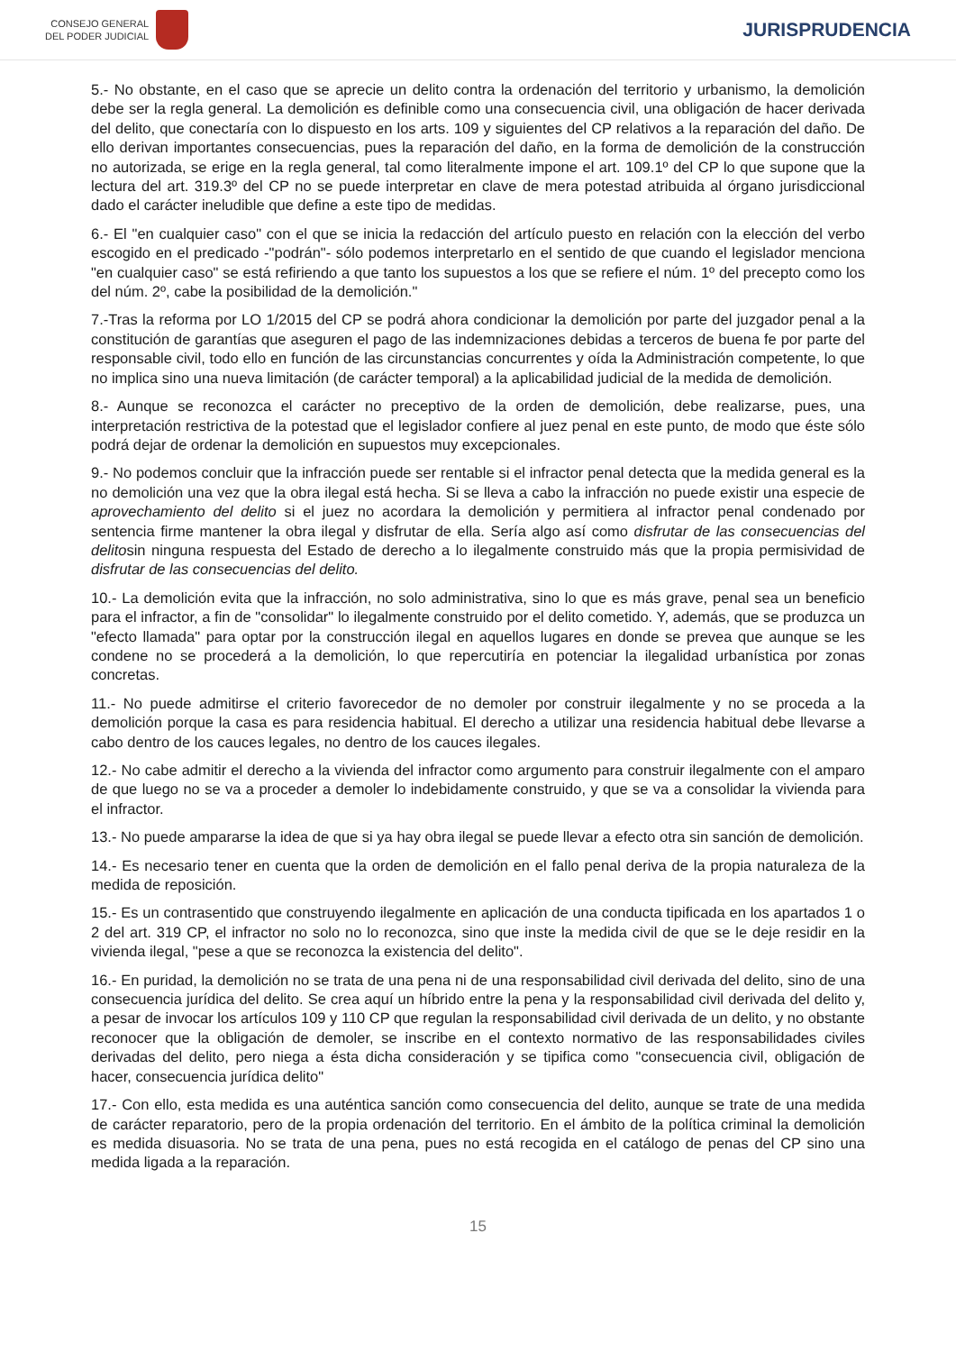CONSEJO GENERAL
DEL PODER JUDICIAL
JURISPRUDENCIA
5.- No obstante, en el caso que se aprecie un delito contra la ordenación del territorio y urbanismo, la demolición debe ser la regla general. La demolición es definible como una consecuencia civil, una obligación de hacer derivada del delito, que conectaría con lo dispuesto en los arts. 109 y siguientes del CP relativos a la reparación del daño. De ello derivan importantes consecuencias, pues la reparación del daño, en la forma de demolición de la construcción no autorizada, se erige en la regla general, tal como literalmente impone el art. 109.1º del CP lo que supone que la lectura del art. 319.3º del CP no se puede interpretar en clave de mera potestad atribuida al órgano jurisdiccional dado el carácter ineludible que define a este tipo de medidas.
6.- El "en cualquier caso" con el que se inicia la redacción del artículo puesto en relación con la elección del verbo escogido en el predicado -"podrán"- sólo podemos interpretarlo en el sentido de que cuando el legislador menciona "en cualquier caso" se está refiriendo a que tanto los supuestos a los que se refiere el núm. 1º del precepto como los del núm. 2º, cabe la posibilidad de la demolición."
7.-Tras la reforma por LO 1/2015 del CP se podrá ahora condicionar la demolición por parte del juzgador penal a la constitución de garantías que aseguren el pago de las indemnizaciones debidas a terceros de buena fe por parte del responsable civil, todo ello en función de las circunstancias concurrentes y oída la Administración competente, lo que no implica sino una nueva limitación (de carácter temporal) a la aplicabilidad judicial de la medida de demolición.
8.- Aunque se reconozca el carácter no preceptivo de la orden de demolición, debe realizarse, pues, una interpretación restrictiva de la potestad que el legislador confiere al juez penal en este punto, de modo que éste sólo podrá dejar de ordenar la demolición en supuestos muy excepcionales.
9.- No podemos concluir que la infracción puede ser rentable si el infractor penal detecta que la medida general es la no demolición una vez que la obra ilegal está hecha. Si se lleva a cabo la infracción no puede existir una especie de aprovechamiento del delito si el juez no acordara la demolición y permitiera al infractor penal condenado por sentencia firme mantener la obra ilegal y disfrutar de ella. Sería algo así como disfrutar de las consecuencias del delitosin ninguna respuesta del Estado de derecho a lo ilegalmente construido más que la propia permisividad de disfrutar de las consecuencias del delito.
10.- La demolición evita que la infracción, no solo administrativa, sino lo que es más grave, penal sea un beneficio para el infractor, a fin de "consolidar" lo ilegalmente construido por el delito cometido. Y, además, que se produzca un "efecto llamada" para optar por la construcción ilegal en aquellos lugares en donde se prevea que aunque se les condene no se procederá a la demolición, lo que repercutiría en potenciar la ilegalidad urbanística por zonas concretas.
11.- No puede admitirse el criterio favorecedor de no demoler por construir ilegalmente y no se proceda a la demolición porque la casa es para residencia habitual. El derecho a utilizar una residencia habitual debe llevarse a cabo dentro de los cauces legales, no dentro de los cauces ilegales.
12.- No cabe admitir el derecho a la vivienda del infractor como argumento para construir ilegalmente con el amparo de que luego no se va a proceder a demoler lo indebidamente construido, y que se va a consolidar la vivienda para el infractor.
13.- No puede ampararse la idea de que si ya hay obra ilegal se puede llevar a efecto otra sin sanción de demolición.
14.- Es necesario tener en cuenta que la orden de demolición en el fallo penal deriva de la propia naturaleza de la medida de reposición.
15.- Es un contrasentido que construyendo ilegalmente en aplicación de una conducta tipificada en los apartados 1 o 2 del art. 319 CP, el infractor no solo no lo reconozca, sino que inste la medida civil de que se le deje residir en la vivienda ilegal, "pese a que se reconozca la existencia del delito".
16.- En puridad, la demolición no se trata de una pena ni de una responsabilidad civil derivada del delito, sino de una consecuencia jurídica del delito. Se crea aquí un híbrido entre la pena y la responsabilidad civil derivada del delito y, a pesar de invocar los artículos 109 y 110 CP que regulan la responsabilidad civil derivada de un delito, y no obstante reconocer que la obligación de demoler, se inscribe en el contexto normativo de las responsabilidades civiles derivadas del delito, pero niega a ésta dicha consideración y se tipifica como "consecuencia civil, obligación de hacer, consecuencia jurídica delito"
17.- Con ello, esta medida es una auténtica sanción como consecuencia del delito, aunque se trate de una medida de carácter reparatorio, pero de la propia ordenación del territorio. En el ámbito de la política criminal la demolición es medida disuasoria. No se trata de una pena, pues no está recogida en el catálogo de penas del CP sino una medida ligada a la reparación.
15